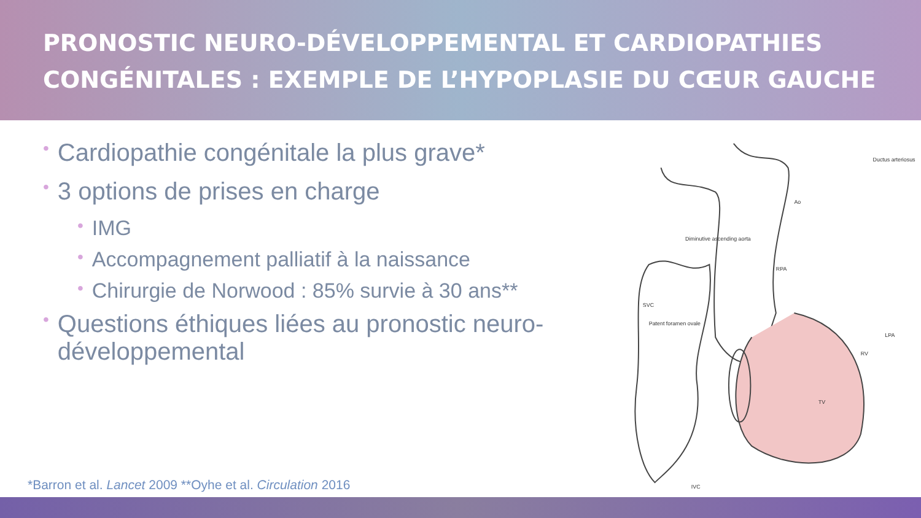PRONOSTIC NEURO-DÉVELOPPEMENTAL ET CARDIOPATHIES
CONGÉNITALES : EXEMPLE DE L’HYPOPLASIE DU CŒUR GAUCHE
• Cardiopathie congénitale la plus grave*
• 3 options de prises en charge
• IMG
• Accompagnement palliatif à la naissance
• Chirurgie de Norwood : 85% survie à 30 ans**
• Questions éthiques liées au pronostic neuro-développemental
Ductus arteriosus
Ao
Diminutive ascending aorta
Patent foramen ovale
SVC
TV
RV
LPA
RPA
IVC
*Barron et al. Lancet 2009 **Oyhe et al. Circulation 2016